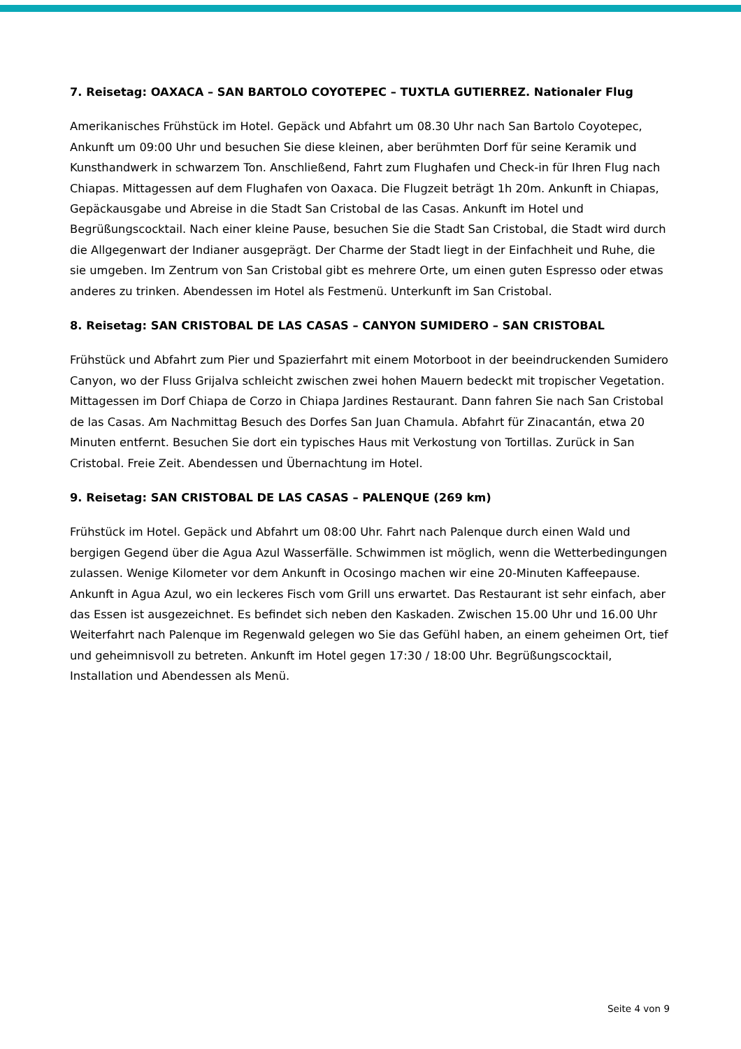7. Reisetag: OAXACA – SAN BARTOLO COYOTEPEC – TUXTLA GUTIERREZ. Nationaler Flug
Amerikanisches Frühstück im Hotel. Gepäck und Abfahrt um 08.30 Uhr nach San Bartolo Coyotepec, Ankunft um 09:00 Uhr und besuchen Sie diese kleinen, aber berühmten Dorf für seine Keramik und Kunsthandwerk in schwarzem Ton. Anschließend, Fahrt zum Flughafen und Check-in für Ihren Flug nach Chiapas. Mittagessen auf dem Flughafen von Oaxaca. Die Flugzeit beträgt 1h 20m. Ankunft in Chiapas, Gepäckausgabe und Abreise in die Stadt San Cristobal de las Casas. Ankunft im Hotel und Begrüßungscocktail. Nach einer kleine Pause, besuchen Sie die Stadt San Cristobal, die Stadt wird durch die Allgegenwart der Indianer ausgeprägt. Der Charme der Stadt liegt in der Einfachheit und Ruhe, die sie umgeben. Im Zentrum von San Cristobal gibt es mehrere Orte, um einen guten Espresso oder etwas anderes zu trinken. Abendessen im Hotel als Festmenü. Unterkunft im San Cristobal.
8. Reisetag: SAN CRISTOBAL DE LAS CASAS – CANYON SUMIDERO – SAN CRISTOBAL
Frühstück und Abfahrt zum Pier und Spazierfahrt mit einem Motorboot in der beeindruckenden Sumidero Canyon, wo der Fluss Grijalva schleicht zwischen zwei hohen Mauern bedeckt mit tropischer Vegetation. Mittagessen im Dorf Chiapa de Corzo in Chiapa Jardines Restaurant. Dann fahren Sie nach San Cristobal de las Casas. Am Nachmittag Besuch des Dorfes San Juan Chamula. Abfahrt für Zinacantán, etwa 20 Minuten entfernt. Besuchen Sie dort ein typisches Haus mit Verkostung von Tortillas. Zurück in San Cristobal. Freie Zeit. Abendessen und Übernachtung im Hotel.
9. Reisetag: SAN CRISTOBAL DE LAS CASAS – PALENQUE (269 km)
Frühstück im Hotel. Gepäck und Abfahrt um 08:00 Uhr. Fahrt nach Palenque durch einen Wald und bergigen Gegend über die Agua Azul Wasserfälle. Schwimmen ist möglich, wenn die Wetterbedingungen zulassen. Wenige Kilometer vor dem Ankunft in Ocosingo machen wir eine 20-Minuten Kaffeepause. Ankunft in Agua Azul, wo ein leckeres Fisch vom Grill uns erwartet. Das Restaurant ist sehr einfach, aber das Essen ist ausgezeichnet. Es befindet sich neben den Kaskaden. Zwischen 15.00 Uhr und 16.00 Uhr Weiterfahrt nach Palenque im Regenwald gelegen wo Sie das Gefühl haben, an einem geheimen Ort, tief und geheimnisvoll zu betreten. Ankunft im Hotel gegen 17:30 / 18:00 Uhr. Begrüßungscocktail, Installation und Abendessen als Menü.
Seite 4 von 9